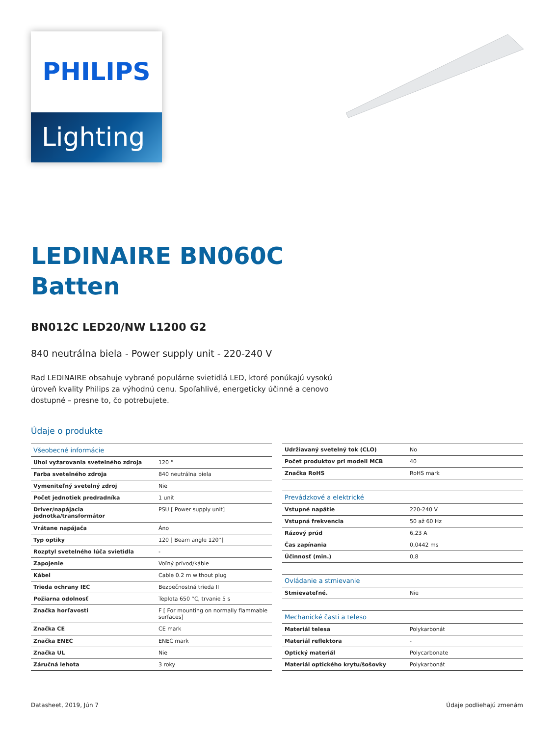PHILIPS
Lighting
LEDINAIRE BN060C
Batten
BN012C LED20/NW L1200 G2
840 neutrálna biela - Power supply unit - 220-240 V
Rad LEDINAIRE obsahuje vybrané populárne svietidlá LED, ktoré ponúkajú vysokú úroveň kvality Philips za výhodnú cenu. Spoľahlivé, energeticky účinné a cenovo dostupné – presne to, čo potrebujete.
Údaje o produkte
| Všeobecné informácie | |
| Uhol vyžarovania svetelného zdroja | 120 ° |
| Farba svetelného zdroja | 840 neutrálna biela |
| Vymeniteľný svetelný zdroj | Nie |
| Počet jednotiek predradníka | 1 unit |
| Driver/napájacia jednotka/transformátor | PSU [ Power supply unit] |
| Vrátane napájača | Áno |
| Typ optiky | 120 [ Beam angle 120°] |
| Rozptyl svetelného lúča svietidla | - |
| Zapojenie | Voľný prívod/káble |
| Kábel | Cable 0.2 m without plug |
| Trieda ochrany IEC | Bezpečnostná trieda II |
| Požiarna odolnosť | Teplota 650 °C, trvanie 5 s |
| Značka horľavosti | F [ For mounting on normally flammable surfaces] |
| Značka CE | CE mark |
| Značka ENEC | ENEC mark |
| Značka UL | Nie |
| Záručná lehota | 3 roky |
| Udržiavaný svetelný tok (CLO) | No |
| Počet produktov pri modeli MCB | 40 |
| Značka RoHS | RoHS mark |
| Prevádzkové a elektrické | |
| Vstupné napätie | 220-240 V |
| Vstupná frekvencia | 50 až 60 Hz |
| Rázový prúd | 6,23 A |
| Čas zapínania | 0,0442 ms |
| Účinnosť (min.) | 0,8 |
| Ovládanie a stmievanie | |
| Stmievateľné. | Nie |
| Mechanické časti a teleso | |
| Materiál telesa | Polykarbonát |
| Materiál reflektora | - |
| Optický materiál | Polycarbonate |
| Materiál optického krytu/šošovky | Polykarbonát |
Datasheet, 2019, Jún 7 Údaje podliehajú zmenám